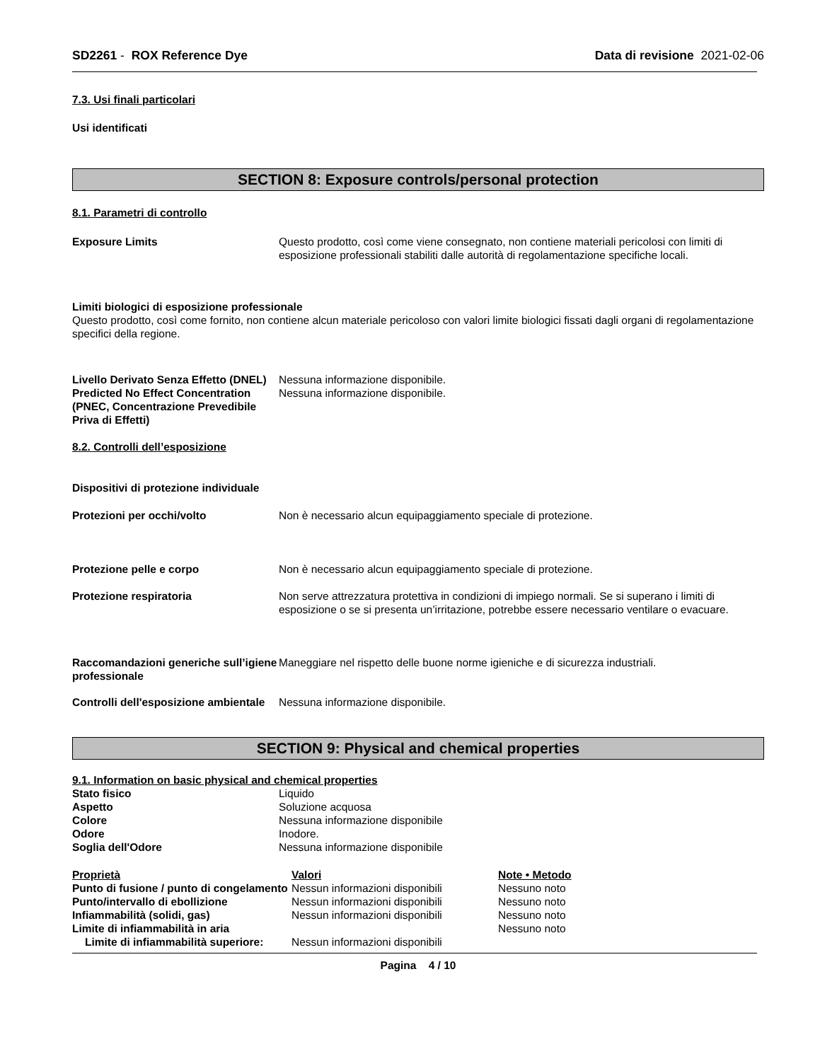SD2261 - ROX Reference Dye Data di revisione 2021-02-06
7.3. Usi finali particolari
Usi identificati
SECTION 8: Exposure controls/personal protection
8.1. Parametri di controllo
| Exposure Limits | Questo prodotto, così come viene consegnato, non contiene materiali pericolosi con limiti di esposizione professionali stabiliti dalle autorità di regolamentazione specifiche locali. |
Limiti biologici di esposizione professionale
Questo prodotto, così come fornito, non contiene alcun materiale pericoloso con valori limite biologici fissati dagli organi di regolamentazione specifici della regione.
| Livello Derivato Senza Effetto (DNEL) | Nessuna informazione disponibile. |
| Predicted No Effect Concentration (PNEC, Concentrazione Prevedibile Priva di Effetti) | Nessuna informazione disponibile. |
8.2. Controlli dell’esposizione
Dispositivi di protezione individuale
| Protezioni per occhi/volto | Non è necessario alcun equipaggiamento speciale di protezione. |
| Protezione pelle e corpo | Non è necessario alcun equipaggiamento speciale di protezione. |
| Protezione respiratoria | Non serve attrezzatura protettiva in condizioni di impiego normali. Se si superano i limiti di esposizione o se si presenta un’irritazione, potrebbe essere necessario ventilare o evacuare. |
| Raccomandazioni generiche sull’igiene professionale | Maneggiare nel rispetto delle buone norme igieniche e di sicurezza industriali. |
| Controlli dell'esposizione ambientale | Nessuna informazione disponibile. |
SECTION 9: Physical and chemical properties
9.1. Information on basic physical and chemical properties
| Stato fisico | Liquido |
| Aspetto | Soluzione acquosa |
| Colore | Nessuna informazione disponibile |
| Odore | Inodore. |
| Soglia dell'Odore | Nessuna informazione disponibile |
| Proprietà | Valori | Note • Metodo |
| Punto di fusione / punto di congelamento | Nessun informazioni disponibili | Nessuno noto |
| Punto/intervallo di ebollizione | Nessun informazioni disponibili | Nessuno noto |
| Infiammabilità (solidi, gas) | Nessun informazioni disponibili | Nessuno noto |
| Limite di infiammabilità in aria | | Nessuno noto |
| Limite di infiammabilità superiore: | Nessun informazioni disponibili | |
Pagina 4 / 10